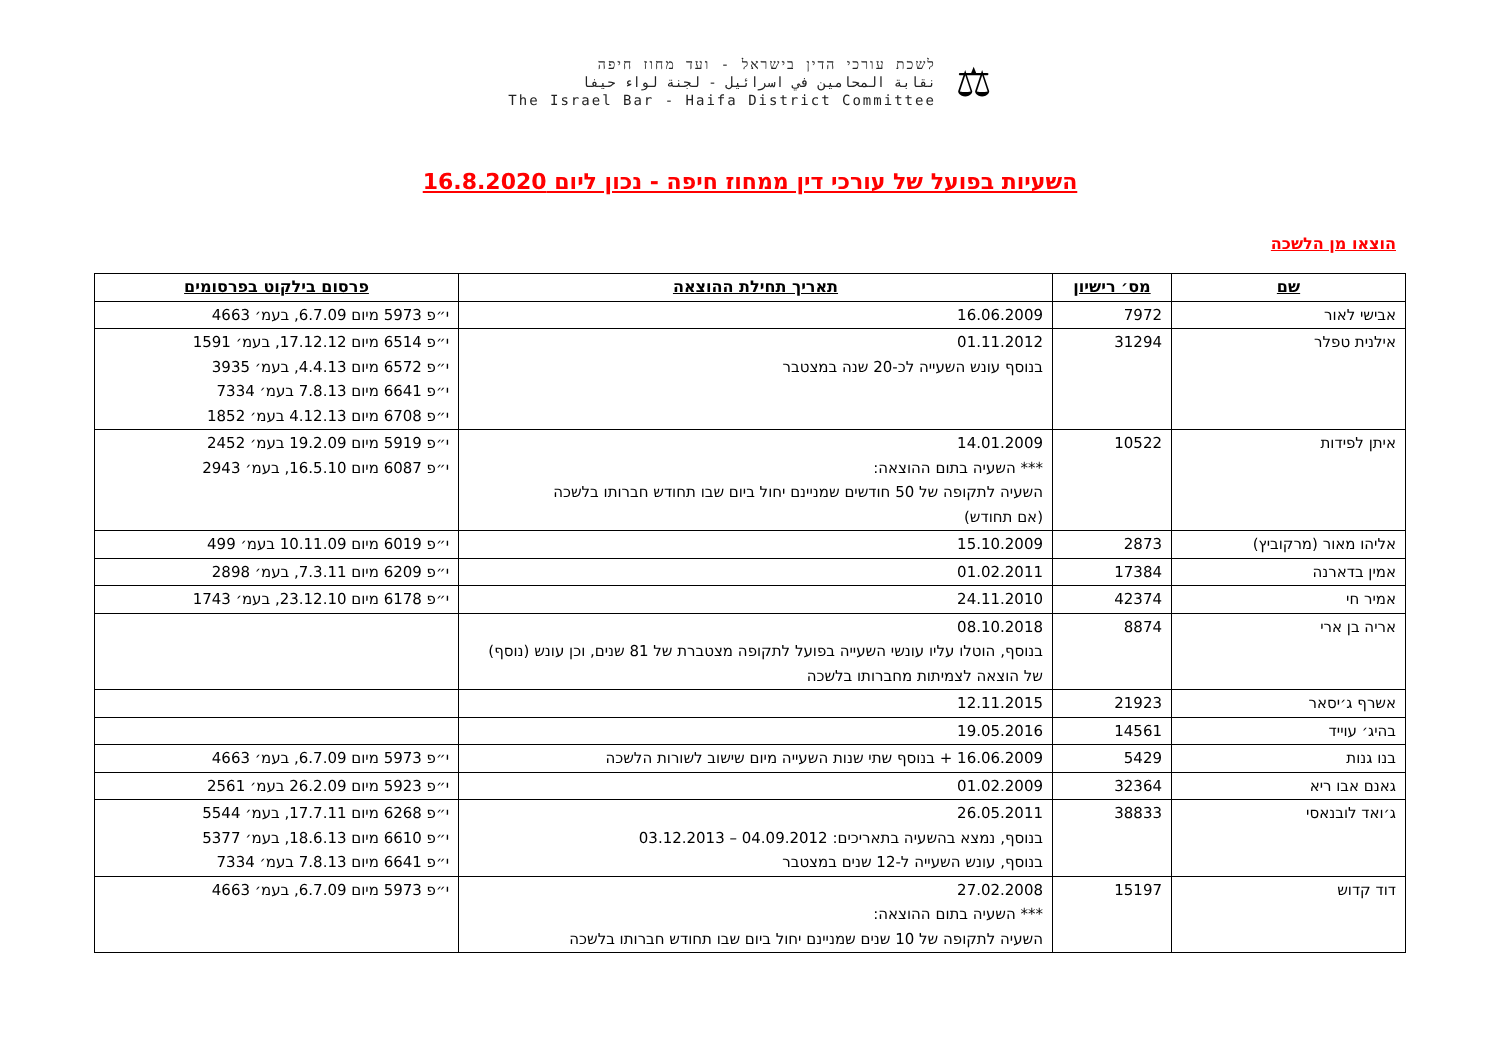⚖
לשכת עורכי הדין בישראל - ועד מחוז חיפה
نقابة المحامين في اسرائيل - لجنة لواء حيفا
The Israel Bar - Haifa District Committee
השעיות בפועל של עורכי דין ממחוז חיפה - נכון ליום 16.8.2020
הוצאו מן הלשכה
| שם | מס׳ רישיון | תאריך תחילת ההוצאה | פרסום בילקוט בפרסומים |
| --- | --- | --- | --- |
| אבישי לאור | 7972 | 16.06.2009 | י״פ 5973 מיום 6.7.09, בעמ׳ 4663 |
| אילנית טפלר | 31294 | 01.11.2012 בנוסף עונש השעייה לכ-20 שנה במצטבר | י״פ 6514 מיום 17.12.12, בעמ׳ 1591 י״פ 6572 מיום 4.4.13, בעמ׳ 3935 י״פ 6641 מיום 7.8.13 בעמ׳ 7334 י״פ 6708 מיום 4.12.13 בעמ׳ 1852 |
| איתן לפידות | 10522 | 14.01.2009 *** השעיה בתום ההוצאה: השעיה לתקופה של 50 חודשים שמניינם יחול ביום שבו תחודש חברותו בלשכה (אם תחודש) | י״פ 5919 מיום 19.2.09 בעמ׳ 2452 י״פ 6087 מיום 16.5.10, בעמ׳ 2943 |
| אליהו מאור (מרקוביץ) | 2873 | 15.10.2009 | י״פ 6019 מיום 10.11.09 בעמ׳ 499 |
| אמין בדארנה | 17384 | 01.02.2011 | י״פ 6209 מיום 7.3.11, בעמ׳ 2898 |
| אמיר חי | 42374 | 24.11.2010 | י״פ 6178 מיום 23.12.10, בעמ׳ 1743 |
| אריה בן ארי | 8874 | 08.10.2018 בנוסף, הוטלו עליו עונשי השעייה בפועל לתקופה מצטברת של 81 שנים, וכן עונש (נוסף) של הוצאה לצמיתות מחברותו בלשכה | |
| אשרף ג׳יסאר | 21923 | 12.11.2015 | |
| בהיג׳ עוייד | 14561 | 19.05.2016 | |
| בנו גנות | 5429 | 16.06.2009 + בנוסף שתי שנות השעייה מיום שישוב לשורות הלשכה | י״פ 5973 מיום 6.7.09, בעמ׳ 4663 |
| גאנם אבו ריא | 32364 | 01.02.2009 | י״פ 5923 מיום 26.2.09 בעמ׳ 2561 |
| ג׳ואד לובנאסי | 38833 | 26.05.2011 בנוסף, נמצא בהשעיה בתאריכים: 04.09.2012 – 03.12.2013 בנוסף, עונש השעייה ל-12 שנים במצטבר | י״פ 6268 מיום 17.7.11, בעמ׳ 5544 י״פ 6610 מיום 18.6.13, בעמ׳ 5377 י״פ 6641 מיום 7.8.13 בעמ׳ 7334 |
| דוד קדוש | 15197 | 27.02.2008 *** השעיה בתום ההוצאה: השעיה לתקופה של 10 שנים שמניינם יחול ביום שבו תחודש חברותו בלשכה | י״פ 5973 מיום 6.7.09, בעמ׳ 4663 |